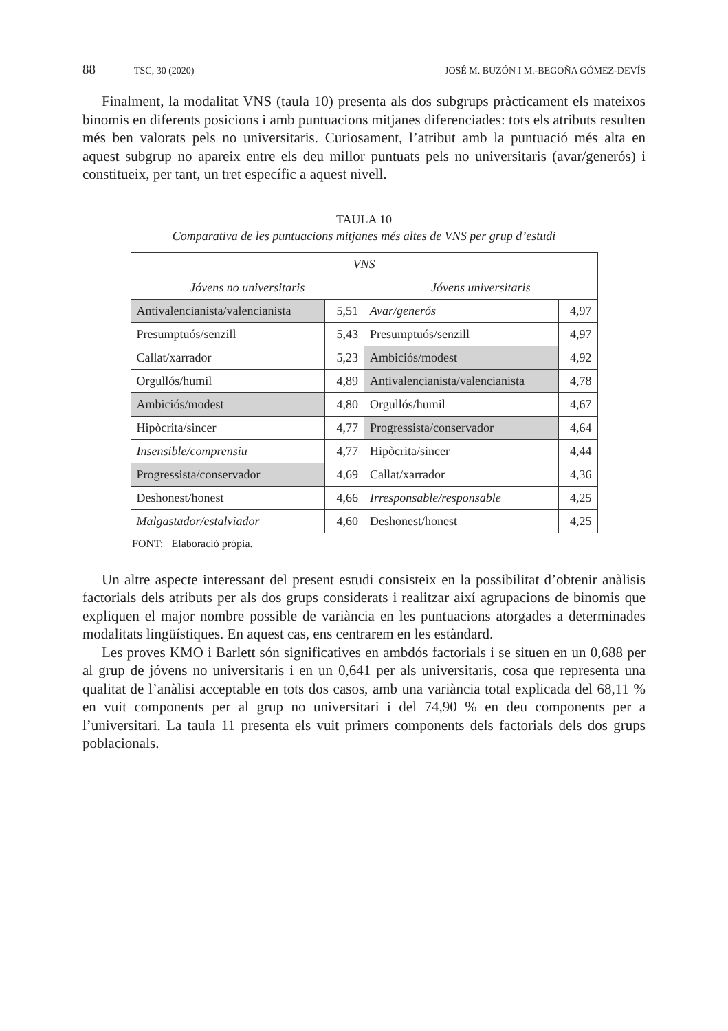88 TSC, 30 (2020) JOSÉ M. BUZÓN I M.-BEGOÑA GÓMEZ-DEVÍS
Finalment, la modalitat VNS (taula 10) presenta als dos subgrups pràcticament els mateixos binomis en diferents posicions i amb puntuacions mitjanes diferenciades: tots els atributs resulten més ben valorats pels no universitaris. Curiosament, l’atribut amb la puntuació més alta en aquest subgrup no apareix entre els deu millor puntuats pels no universitaris (avar/generós) i constitueix, per tant, un tret específic a aquest nivell.
TAULA 10
Comparativa de les puntuacions mitjanes més altes de VNS per grup d’estudi
| VNS | | | |
| --- | --- | --- | --- |
| Jóvens no universitaris | | Jóvens universitaris | |
| Antivalencianista/valencianista | 5,51 | Avar/generós | 4,97 |
| Presumptuós/senzill | 5,43 | Presumptuós/senzill | 4,97 |
| Callat/xarrador | 5,23 | Ambiciós/modest | 4,92 |
| Orgullós/humil | 4,89 | Antivalencianista/valencianista | 4,78 |
| Ambiciós/modest | 4,80 | Orgullós/humil | 4,67 |
| Hipòcrita/sincer | 4,77 | Progressista/conservador | 4,64 |
| Insensible/comprensiu | 4,77 | Hipòcrita/sincer | 4,44 |
| Progressista/conservador | 4,69 | Callat/xarrador | 4,36 |
| Deshonest/honest | 4,66 | Irresponsable/responsable | 4,25 |
| Malgastador/estalviador | 4,60 | Deshonest/honest | 4,25 |
FONT: Elaboració pròpia.
Un altre aspecte interessant del present estudi consisteix en la possibilitat d’obtenir anàlisis factorials dels atributs per als dos grups considerats i realitzar així agrupacions de binomis que expliquen el major nombre possible de variància en les puntuacions atorgades a determinades modalitats lingüístiques. En aquest cas, ens centrarem en les estàndard.
Les proves KMO i Barlett són significatives en ambdós factorials i se situen en un 0,688 per al grup de jóvens no universitaris i en un 0,641 per als universitaris, cosa que representa una qualitat de l’anàlisi acceptable en tots dos casos, amb una variància total explicada del 68,11 % en vuit components per al grup no universitari i del 74,90 % en deu components per a l’universitari. La taula 11 presenta els vuit primers components dels factorials dels dos grups poblacionals.